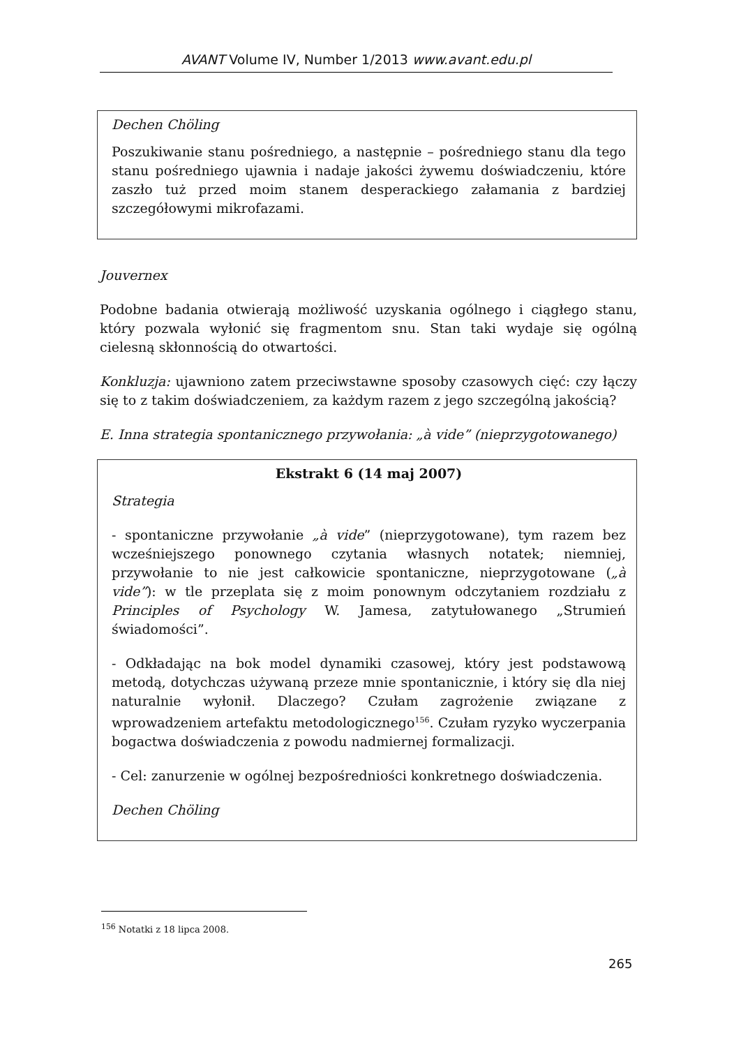AVANT Volume IV, Number 1/2013 www.avant.edu.pl
Dechen Chöling
Poszukiwanie stanu pośredniego, a następnie – pośredniego stanu dla tego stanu pośredniego ujawnia i nadaje jakości żywemu doświadczeniu, które zaszło tuż przed moim stanem desperackiego załamania z bardziej szczegółowymi mikrofazami.
Jouvernex
Podobne badania otwierają możliwość uzyskania ogólnego i ciągłego stanu, który pozwala wyłonić się fragmentom snu. Stan taki wydaje się ogólną cielesną skłonnością do otwartości.
Konkluzja: ujawniono zatem przeciwstawne sposoby czasowych cięć: czy łączy się to z takim doświadczeniem, za każdym razem z jego szczególną jakością?
E. Inna strategia spontanicznego przywołania: „à vide” (nieprzygotowanego)
Ekstrakt 6 (14 maj 2007)
Strategia
- spontaniczne przywołanie „à vide” (nieprzygotowane), tym razem bez wcześniejszego ponownego czytania własnych notatek; niemniej, przywołanie to nie jest całkowicie spontaniczne, nieprzygotowane („à vide”): w tle przeplata się z moim ponownym odczytaniem rozdziału z Principles of Psychology W. Jamesa, zatytułowanego „Strumień świadomości”.
- Odkładając na bok model dynamiki czasowej, który jest podstawową metodą, dotychczas używaną przeze mnie spontanicznie, i który się dla niej naturalnie wyłonił. Dlaczego? Czułam zagrożenie związane z wprowadzeniem artefaktu metodologicznego<sup>156</sup>. Czułam ryzyko wyczerpania bogactwa doświadczenia z powodu nadmiernej formalizacji.
- Cel: zanurzenie w ogólnej bezpośredniości konkretnego doświadczenia.
Dechen Chöling
<sup>156</sup> Notatki z 18 lipca 2008.
265